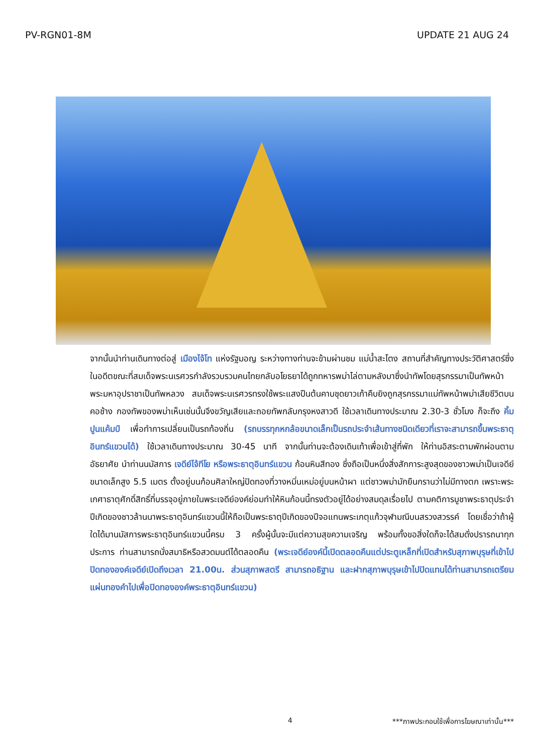PV-RGN01-8M UPDATE 21 AUG 24
จากนั้นนำท่านเดินทางต่อสู่ เมืองไจ้โท แห่งรัฐมอญ ระหว่างทางท่านจะข้ามผ่านชม แม่น้ำสะโตง สถานที่สำคัญทางประวัติศาสตร์ซึ่งในอดีตขณะที่สมเด็จพระนเรศวรกำลังรวบรวมคนไทยกลับอโยธยาได้ถูกทหารพม่าไล่ตามหลังมาซึ่งนำทัพโดยสุรกรรมาเป็นทัพหน้า พระมหาอุปราชาเป็นทัพหลวง สมเด็จพระนเรศวรทรงใช้พระแสงปืนต้นคาบชุดยาวเก้าคืบยิงถูกสุรกรรมาแม่ทัพหน้าพม่าเสียชีวิตบนคอช้าง กองทัพของพม่าเห็นเช่นนั้นจึงขวัญเสียและถอยทัพกลับกรุงหงสาวดี ใช้เวลาเดินทางประมาณ 2.30-3 ชั่วโมง ก็จะถึง คิ้มปูนแค้มป์ เพื่อทำการเปลี่ยนเป็นรถท้องถิ่น (รถบรรทุกหกล้อขนาดเล็กเป็นรถประจำเส้นทางชนิดเดียวที่เราจะสามารถขึ้นพระธาตุอินทร์แขวนได้) ใช้เวลาเดินทางประมาณ 30-45 นาที จากนั้นท่านจะต้องเดินเท้าเพื่อเข้าสู่ที่พัก ให้ท่านอิสระตามพักผ่อนตามอัธยาศัย นำท่านนมัสการ เจดีย์ไจ้ทีโย หรือพระธาตุอินทร์แขวน ก้อนหินสีทอง ซึ่งถือเป็นหนึ่งสิ่งสักการะสูงสุดของชาวพม่าเป็นเจดีย์ขนาดเล็กสูง 5.5 เมตร ตั้งอยู่บนก้อนศิลาใหญ่ปิดทองที่วางหมิ่นเหม่อยู่บนหน้าผา แต่ชาวพม่ามักยืนกรานว่าไม่มีทางตก เพราะพระเกศาธาตุศักดิ์สิทธิ์ที่บรรจุอยู่ภายในพระเจดีย์องค์ย่อมทำให้หินก้อนนี้ทรงตัวอยู่ได้อย่างสมดุลเรื่อยไป ตามคติการบูชาพระธาตุประจำปีเกิดของชาวล้านนาพระธาตุอินทร์แขวนนี้ให้ถือเป็นพระธาตุปีเกิดของปีจอแทนพระเกตุแก้วจุฬามณีบนสรวงสวรรค์ โดยเชื่อว่าถ้าผู้ใดได้มานมัสการพระธาตุอินทร์แขวนนี้ครบ 3 ครั้งผู้นั้นจะมีแต่ความสุขความเจริญ พร้อมทั้งขอสิ่งใดก็จะได้สมดั่งปรารถนาทุกประการ ท่านสามารถนั่งสมาธิหรือสวดมนต์ได้ตลอดคืน (พระเจดีย์องค์นี้เปิดตลอดคืนแต่ประตูเหล็กที่เปิดสำหรับสุภาพบุรุษที่เข้าไปปิดทององค์เจดีย์เปิดถึงเวลา 21.00น. ส่วนสุภาพสตรี สามารถอธิฐาน และฝากสุภาพบุรุษเข้าไปปิดแทนได้ท่านสามารถเตรียมแผ่นทองคำไปเพื่อปิดทององค์พระธาตุอินทร์แขวน)
4 ***ภาพประกอบใช้เพื่อการโฆษณาเท่านั้น***